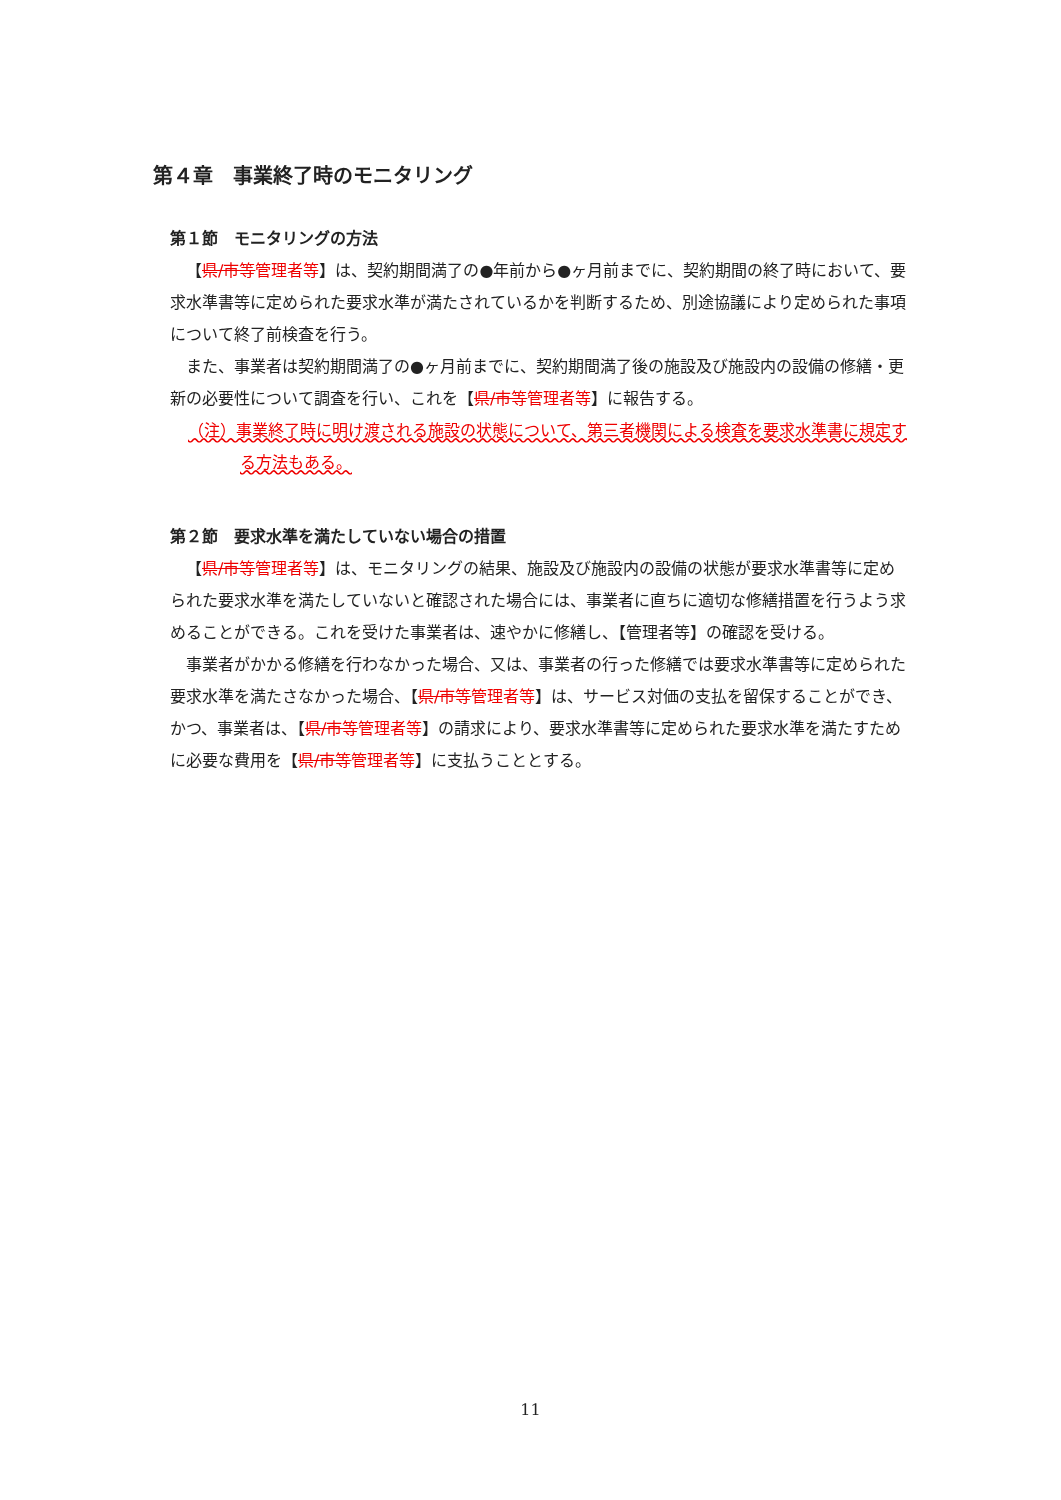第４章　事業終了時のモニタリング
第１節　モニタリングの方法
【県/市等 管理者等】は、契約期間満了の●年前から●ヶ月前までに、契約期間の終了時において、要求水準書等に定められた要求水準が満たされているかを判断するため、別途協議により定められた事項について終了前検査を行う。
また、事業者は契約期間満了の●ヶ月前までに、契約期間満了後の施設及び施設内の設備の修繕・更新の必要性について調査を行い、これを【県/市等 管理者等】に報告する。
（注）事業終了時に明け渡される施設の状態について、第三者機関による検査を要求水準書に規定する方法もある。
第２節　要求水準を満たしていない場合の措置
【県/市等 管理者等】は、モニタリングの結果、施設及び施設内の設備の状態が要求水準書等に定められた要求水準を満たしていないと確認された場合には、事業者に直ちに適切な修繕措置を行うよう求めることができる。これを受けた事業者は、速やかに修繕し、【管理者等】の確認を受ける。
事業者がかかる修繕を行わなかった場合、又は、事業者の行った修繕では要求水準書等に定められた要求水準を満たさなかった場合、【県/市等 管理者等】は、サービス対価の支払を留保することができ、かつ、事業者は、【県/市等 管理者等】の請求により、要求水準書等に定められた要求水準を満たすために必要な費用を【県/市等 管理者等】に支払うこととする。
11